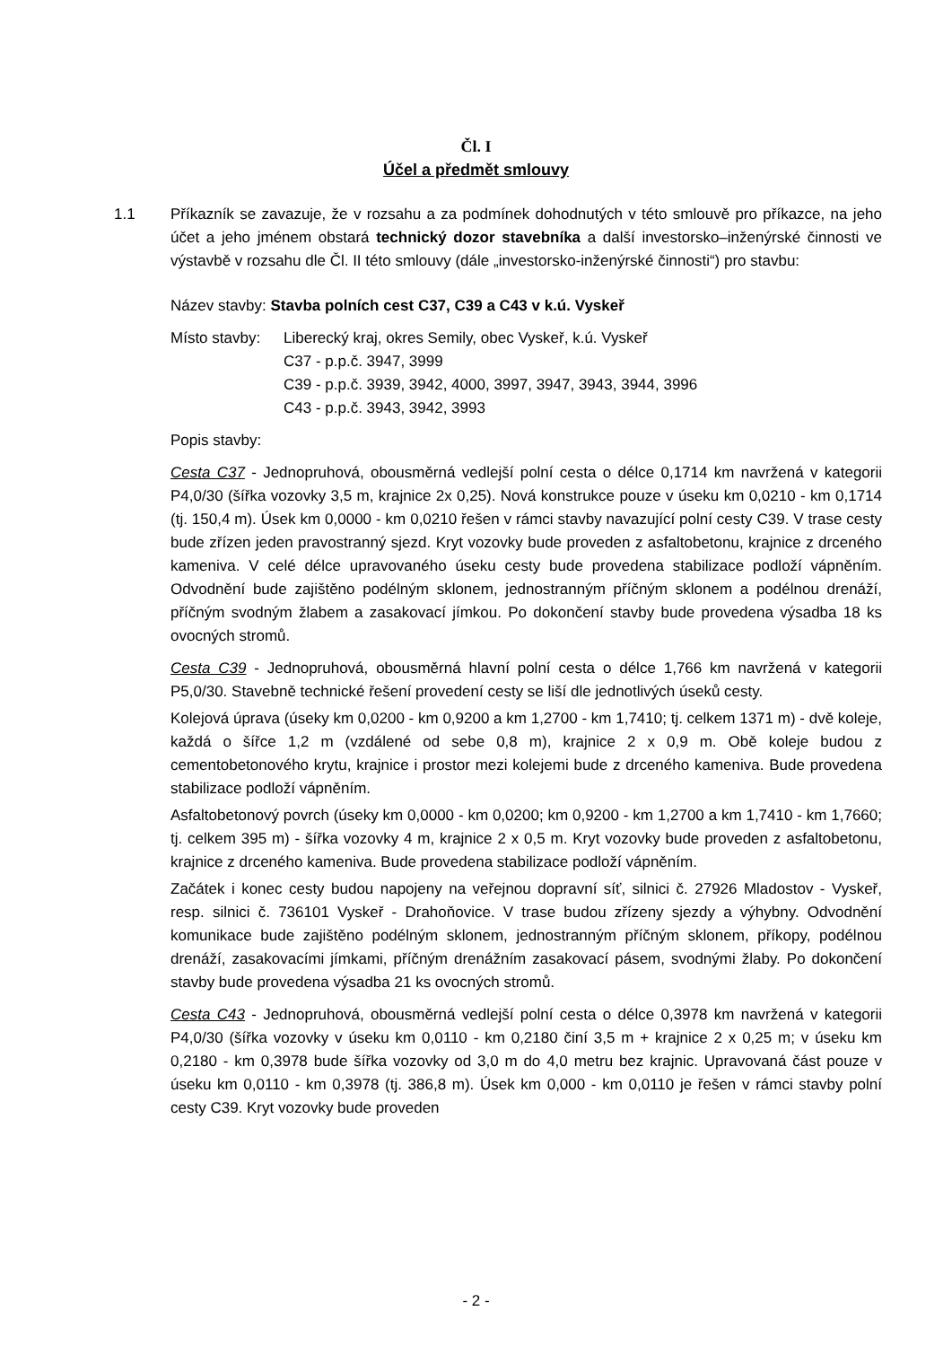Čl. I
Účel a předmět smlouvy
1.1 Příkazník se zavazuje, že v rozsahu a za podmínek dohodnutých v této smlouvě pro příkazce, na jeho účet a jeho jménem obstará technický dozor stavebníka a další investorsko–inženýrské činnosti ve výstavbě v rozsahu dle Čl. II této smlouvy (dále „investorsko-inženýrské činnosti“) pro stavbu:
Název stavby: Stavba polních cest C37, C39 a C43 v k.ú. Vyskeř
Místo stavby:
Liberecký kraj, okres Semily, obec Vyskeř, k.ú. Vyskeř
C37 - p.p.č. 3947, 3999
C39 - p.p.č. 3939, 3942, 4000, 3997, 3947, 3943, 3944, 3996
C43 - p.p.č. 3943, 3942, 3993
Popis stavby:
Cesta C37 - Jednopruhová, obousměrná vedlejší polní cesta o délce 0,1714 km navržená v kategorii P4,0/30 (šířka vozovky 3,5 m, krajnice 2x 0,25). Nová konstrukce pouze v úseku km 0,0210 - km 0,1714 (tj. 150,4 m). Úsek km 0,0000 - km 0,0210 řešen v rámci stavby navazující polní cesty C39. V trase cesty bude zřízen jeden pravostranný sjezd. Kryt vozovky bude proveden z asfaltobetonu, krajnice z drceného kameniva. V celé délce upravovaného úseku cesty bude provedena stabilizace podloží vápněním. Odvodnění bude zajištěno podélným sklonem, jednostranným příčným sklonem a podélnou drenáží, příčným svodným žlabem a zasakovací jímkou. Po dokončení stavby bude provedena výsadba 18 ks ovocných stromů.
Cesta C39 - Jednopruhová, obousměrná hlavní polní cesta o délce 1,766 km navržená v kategorii P5,0/30. Stavebně technické řešení provedení cesty se liší dle jednotlivých úseků cesty.
Kolejová úprava (úseky km 0,0200 - km 0,9200 a km 1,2700 - km 1,7410; tj. celkem 1371 m) - dvě koleje, každá o šířce 1,2 m (vzdálené od sebe 0,8 m), krajnice 2 x 0,9 m. Obě koleje budou z cementobetonového krytu, krajnice i prostor mezi kolejemi bude z drceného kameniva. Bude provedena stabilizace podloží vápněním.
Asfaltobetonový povrch (úseky km 0,0000 - km 0,0200; km 0,9200 - km 1,2700 a km 1,7410 - km 1,7660; tj. celkem 395 m) - šířka vozovky 4 m, krajnice 2 x 0,5 m. Kryt vozovky bude proveden z asfaltobetonu, krajnice z drceného kameniva. Bude provedena stabilizace podloží vápněním.
Začátek i konec cesty budou napojeny na veřejnou dopravní síť, silnici č. 27926 Mladostov - Vyskeř, resp. silnici č. 736101 Vyskeř - Drahoňovice. V trase budou zřízeny sjezdy a výhybny. Odvodnění komunikace bude zajištěno podélným sklonem, jednostranným příčným sklonem, příkopy, podélnou drenáží, zasakovacími jímkami, příčným drenážním zasakovací pásem, svodnými žlaby. Po dokončení stavby bude provedena výsadba 21 ks ovocných stromů.
Cesta C43 - Jednopruhová, obousměrná vedlejší polní cesta o délce 0,3978 km navržená v kategorii P4,0/30 (šířka vozovky v úseku km 0,0110 - km 0,2180 činí 3,5 m + krajnice 2 x 0,25 m; v úseku km 0,2180 - km 0,3978 bude šířka vozovky od 3,0 m do 4,0 metru bez krajnic. Upravovaná část pouze v úseku km 0,0110 - km 0,3978 (tj. 386,8 m). Úsek km 0,000 - km 0,0110 je řešen v rámci stavby polní cesty C39. Kryt vozovky bude proveden
- 2 -